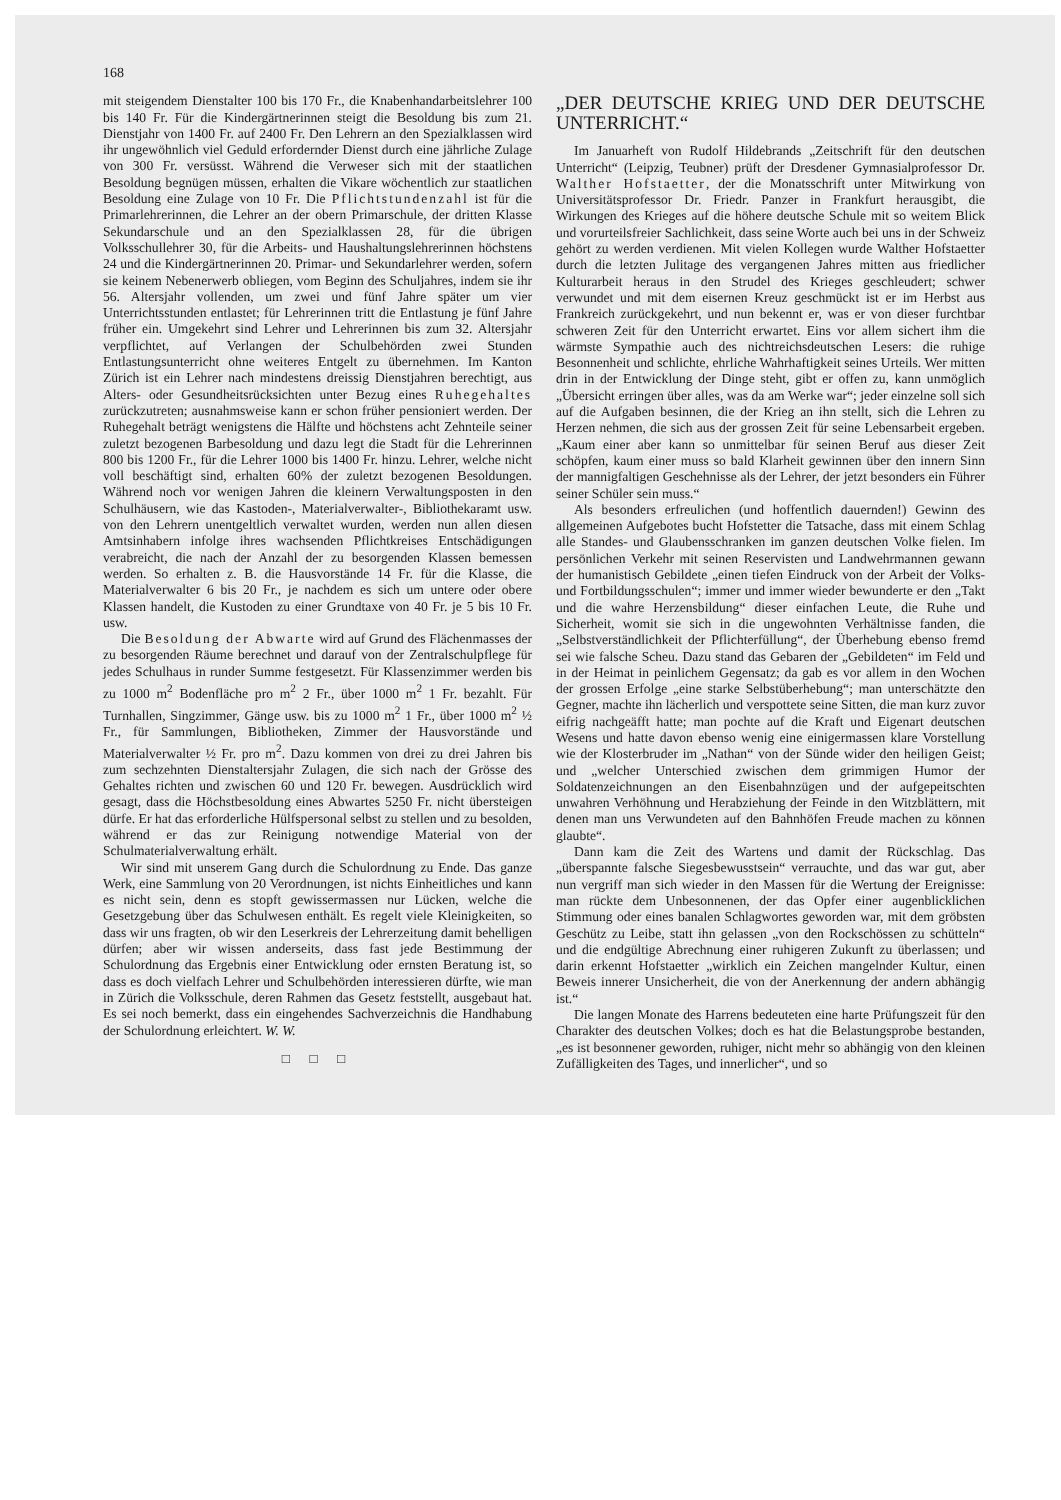168
mit steigendem Dienstalter 100 bis 170 Fr., die Knabenhandarbeitslehrer 100 bis 140 Fr. Für die Kindergärtnerinnen steigt die Besoldung bis zum 21. Dienstjahr von 1400 Fr. auf 2400 Fr. Den Lehrern an den Spezialklassen wird ihr ungewöhnlich viel Geduld erfordernder Dienst durch eine jährliche Zulage von 300 Fr. versüsst. Während die Verweser sich mit der staatlichen Besoldung begnügen müssen, erhalten die Vikare wöchentlich zur staatlichen Besoldung eine Zulage von 10 Fr. Die Pflichtstundenzahl ist für die Primarlehrerinnen, die Lehrer an der obern Primarschule, der dritten Klasse Sekundarschule und an den Spezialklassen 28, für die übrigen Volksschullehrer 30, für die Arbeits- und Haushaltungslehrerinnen höchstens 24 und die Kindergärtnerinnen 20. Primar- und Sekundarlehrer werden, sofern sie keinem Nebenerwerb obliegen, vom Beginn des Schuljahres, indem sie ihr 56. Altersjahr vollenden, um zwei und fünf Jahre später um vier Unterrichtsstunden entlastet; für Lehrerinnen tritt die Entlastung je fünf Jahre früher ein. Umgekehrt sind Lehrer und Lehrerinnen bis zum 32. Altersjahr verpflichtet, auf Verlangen der Schulbehörden zwei Stunden Entlastungsunterricht ohne weiteres Entgelt zu übernehmen. Im Kanton Zürich ist ein Lehrer nach mindestens dreissig Dienstjahren berechtigt, aus Alters- oder Gesundheitsrücksichten unter Bezug eines Ruhegehaltes zurückzutreten; ausnahmsweise kann er schon früher pensioniert werden. Der Ruhegehalt beträgt wenigstens die Hälfte und höchstens acht Zehnteile seiner zuletzt bezogenen Barbesoldung und dazu legt die Stadt für die Lehrerinnen 800 bis 1200 Fr., für die Lehrer 1000 bis 1400 Fr. hinzu. Lehrer, welche nicht voll beschäftigt sind, erhalten 60% der zuletzt bezogenen Besoldungen. Während noch vor wenigen Jahren die kleinern Verwaltungsposten in den Schulhäusern, wie das Kastoden-, Materialverwalter-, Bibliothekaramt usw. von den Lehrern unentgeltlich verwaltet wurden, werden nun allen diesen Amtsinhabern infolge ihres wachsenden Pflichtkreises Entschädigungen verabreicht, die nach der Anzahl der zu besorgenden Klassen bemessen werden. So erhalten z. B. die Hausvorstände 14 Fr. für die Klasse, die Materialverwalter 6 bis 20 Fr., je nachdem es sich um untere oder obere Klassen handelt, die Kustoden zu einer Grundtaxe von 40 Fr. je 5 bis 10 Fr. usw.
Die Besoldung der Abwarte wird auf Grund des Flächenmasses der zu besorgenden Räume berechnet und darauf von der Zentralschulpflege für jedes Schulhaus in runder Summe festgesetzt. Für Klassenzimmer werden bis zu 1000 m<sup>2</sup> Bodenfläche pro m<sup>2</sup> 2 Fr., über 1000 m<sup>2</sup> 1 Fr. bezahlt. Für Turnhallen, Singzimmer, Gänge usw. bis zu 1000 m<sup>2</sup> 1 Fr., über 1000 m<sup>2</sup> ½ Fr., für Sammlungen, Bibliotheken, Zimmer der Hausvorstände und Materialverwalter ½ Fr. pro m<sup>2</sup>. Dazu kommen von drei zu drei Jahren bis zum sechzehnten Dienstaltersjahr Zulagen, die sich nach der Grösse des Gehaltes richten und zwischen 60 und 120 Fr. bewegen. Ausdrücklich wird gesagt, dass die Höchstbesoldung eines Abwartes 5250 Fr. nicht übersteigen dürfe. Er hat das erforderliche Hülfspersonal selbst zu stellen und zu besolden, während er das zur Reinigung notwendige Material von der Schulmaterialverwaltung erhält.
Wir sind mit unserem Gang durch die Schulordnung zu Ende. Das ganze Werk, eine Sammlung von 20 Verordnungen, ist nichts Einheitliches und kann es nicht sein, denn es stopft gewissermassen nur Lücken, welche die Gesetzgebung über das Schulwesen enthält. Es regelt viele Kleinigkeiten, so dass wir uns fragten, ob wir den Leserkreis der Lehrerzeitung damit behelligen dürfen; aber wir wissen anderseits, dass fast jede Bestimmung der Schulordnung das Ergebnis einer Entwicklung oder ernsten Beratung ist, so dass es doch vielfach Lehrer und Schulbehörden interessieren dürfte, wie man in Zürich die Volksschule, deren Rahmen das Gesetz feststellt, ausgebaut hat. Es sei noch bemerkt, dass ein eingehendes Sachverzeichnis die Handhabung der Schulordnung erleichtert. W. W.
□ □ □
„DER DEUTSCHE KRIEG UND DER DEUTSCHE UNTERRICHT.“
Im Januarheft von Rudolf Hildebrands „Zeitschrift für den deutschen Unterricht“ (Leipzig, Teubner) prüft der Dresdener Gymnasialprofessor Dr. Walther Hofstaetter, der die Monatsschrift unter Mitwirkung von Universitätsprofessor Dr. Friedr. Panzer in Frankfurt herausgibt, die Wirkungen des Krieges auf die höhere deutsche Schule mit so weitem Blick und vorurteilsfreier Sachlichkeit, dass seine Worte auch bei uns in der Schweiz gehört zu werden verdienen. Mit vielen Kollegen wurde Walther Hofstaetter durch die letzten Julitage des vergangenen Jahres mitten aus friedlicher Kulturarbeit heraus in den Strudel des Krieges geschleudert; schwer verwundet und mit dem eisernen Kreuz geschmückt ist er im Herbst aus Frankreich zurückgekehrt, und nun bekennt er, was er von dieser furchtbar schweren Zeit für den Unterricht erwartet. Eins vor allem sichert ihm die wärmste Sympathie auch des nichtreichsdeutschen Lesers: die ruhige Besonnenheit und schlichte, ehrliche Wahrhaftigkeit seines Urteils. Wer mitten drin in der Entwicklung der Dinge steht, gibt er offen zu, kann unmöglich „Übersicht erringen über alles, was da am Werke war“; jeder einzelne soll sich auf die Aufgaben besinnen, die der Krieg an ihn stellt, sich die Lehren zu Herzen nehmen, die sich aus der grossen Zeit für seine Lebensarbeit ergeben. „Kaum einer aber kann so unmittelbar für seinen Beruf aus dieser Zeit schöpfen, kaum einer muss so bald Klarheit gewinnen über den innern Sinn der mannigfaltigen Geschehnisse als der Lehrer, der jetzt besonders ein Führer seiner Schüler sein muss.“
Als besonders erfreulichen (und hoffentlich dauernden!) Gewinn des allgemeinen Aufgebotes bucht Hofstetter die Tatsache, dass mit einem Schlag alle Standes- und Glaubensschranken im ganzen deutschen Volke fielen. Im persönlichen Verkehr mit seinen Reservisten und Landwehrmannen gewann der humanistisch Gebildete „einen tiefen Eindruck von der Arbeit der Volks- und Fortbildungsschulen“; immer und immer wieder bewunderte er den „Takt und die wahre Herzensbildung“ dieser einfachen Leute, die Ruhe und Sicherheit, womit sie sich in die ungewohnten Verhältnisse fanden, die „Selbstverständlichkeit der Pflichterfüllung“, der Überhebung ebenso fremd sei wie falsche Scheu. Dazu stand das Gebaren der „Gebildeten“ im Feld und in der Heimat in peinlichem Gegensatz; da gab es vor allem in den Wochen der grossen Erfolge „eine starke Selbstüberhebung“; man unterschätzte den Gegner, machte ihn lächerlich und verspottete seine Sitten, die man kurz zuvor eifrig nachgeäfft hatte; man pochte auf die Kraft und Eigenart deutschen Wesens und hatte davon ebenso wenig eine einigermassen klare Vorstellung wie der Klosterbruder im „Nathan“ von der Sünde wider den heiligen Geist; und „welcher Unterschied zwischen dem grimmigen Humor der Soldatenzeichnungen an den Eisenbahnzügen und der aufgepeitschten unwahren Verhöhnung und Herabziehung der Feinde in den Witzblättern, mit denen man uns Verwundeten auf den Bahnhöfen Freude machen zu können glaubte“.
Dann kam die Zeit des Wartens und damit der Rückschlag. Das „überspannte falsche Siegesbewusstsein“ verrauchte, und das war gut, aber nun vergriff man sich wieder in den Massen für die Wertung der Ereignisse: man rückte dem Unbesonnenen, der das Opfer einer augenblicklichen Stimmung oder eines banalen Schlagwortes geworden war, mit dem gröbsten Geschütz zu Leibe, statt ihn gelassen „von den Rockschössen zu schütteln“ und die endgültige Abrechnung einer ruhigeren Zukunft zu überlassen; und darin erkennt Hofstaetter „wirklich ein Zeichen mangelnder Kultur, einen Beweis innerer Unsicherheit, die von der Anerkennung der andern abhängig ist.“
Die langen Monate des Harrens bedeuteten eine harte Prüfungszeit für den Charakter des deutschen Volkes; doch es hat die Belastungsprobe bestanden, „es ist besonnener geworden, ruhiger, nicht mehr so abhängig von den kleinen Zufälligkeiten des Tages, und innerlicher“, und so